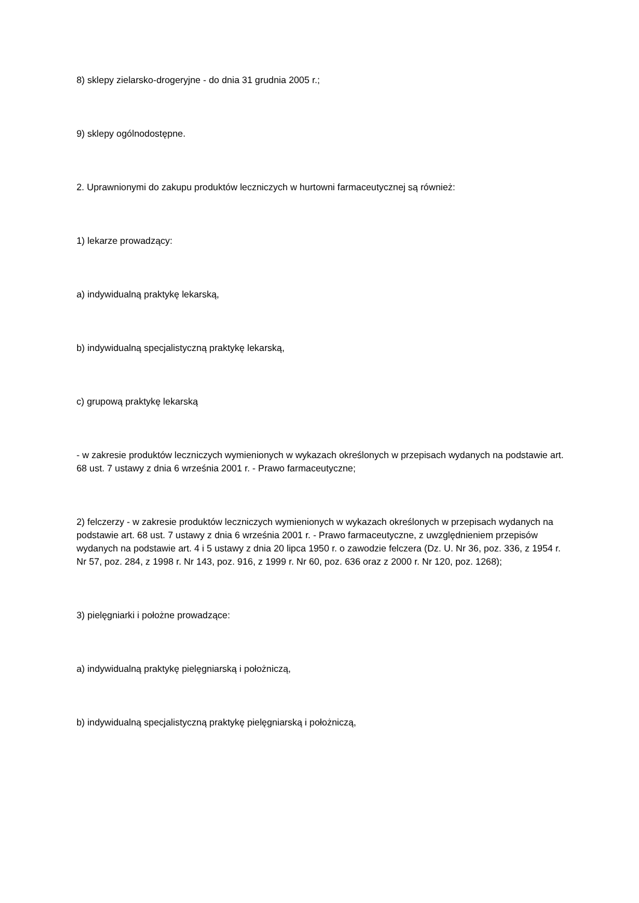8) sklepy zielarsko-drogeryjne - do dnia 31 grudnia 2005 r.;
9) sklepy ogólnodostępne.
2. Uprawnionymi do zakupu produktów leczniczych w hurtowni farmaceutycznej są również:
1) lekarze prowadzący:
a) indywidualną praktykę lekarską,
b) indywidualną specjalistyczną praktykę lekarską,
c) grupową praktykę lekarską
- w zakresie produktów leczniczych wymienionych w wykazach określonych w przepisach wydanych na podstawie art. 68 ust. 7 ustawy z dnia 6 września 2001 r. - Prawo farmaceutyczne;
2) felczerzy - w zakresie produktów leczniczych wymienionych w wykazach określonych w przepisach wydanych na podstawie art. 68 ust. 7 ustawy z dnia 6 września 2001 r. - Prawo farmaceutyczne, z uwzględnieniem przepisów wydanych na podstawie art. 4 i 5 ustawy z dnia 20 lipca 1950 r. o zawodzie felczera (Dz. U. Nr 36, poz. 336, z 1954 r. Nr 57, poz. 284, z 1998 r. Nr 143, poz. 916, z 1999 r. Nr 60, poz. 636 oraz z 2000 r. Nr 120, poz. 1268);
3) pielęgniarki i położne prowadzące:
a) indywidualną praktykę pielęgniarską i położniczą,
b) indywidualną specjalistyczną praktykę pielęgniarską i położniczą,